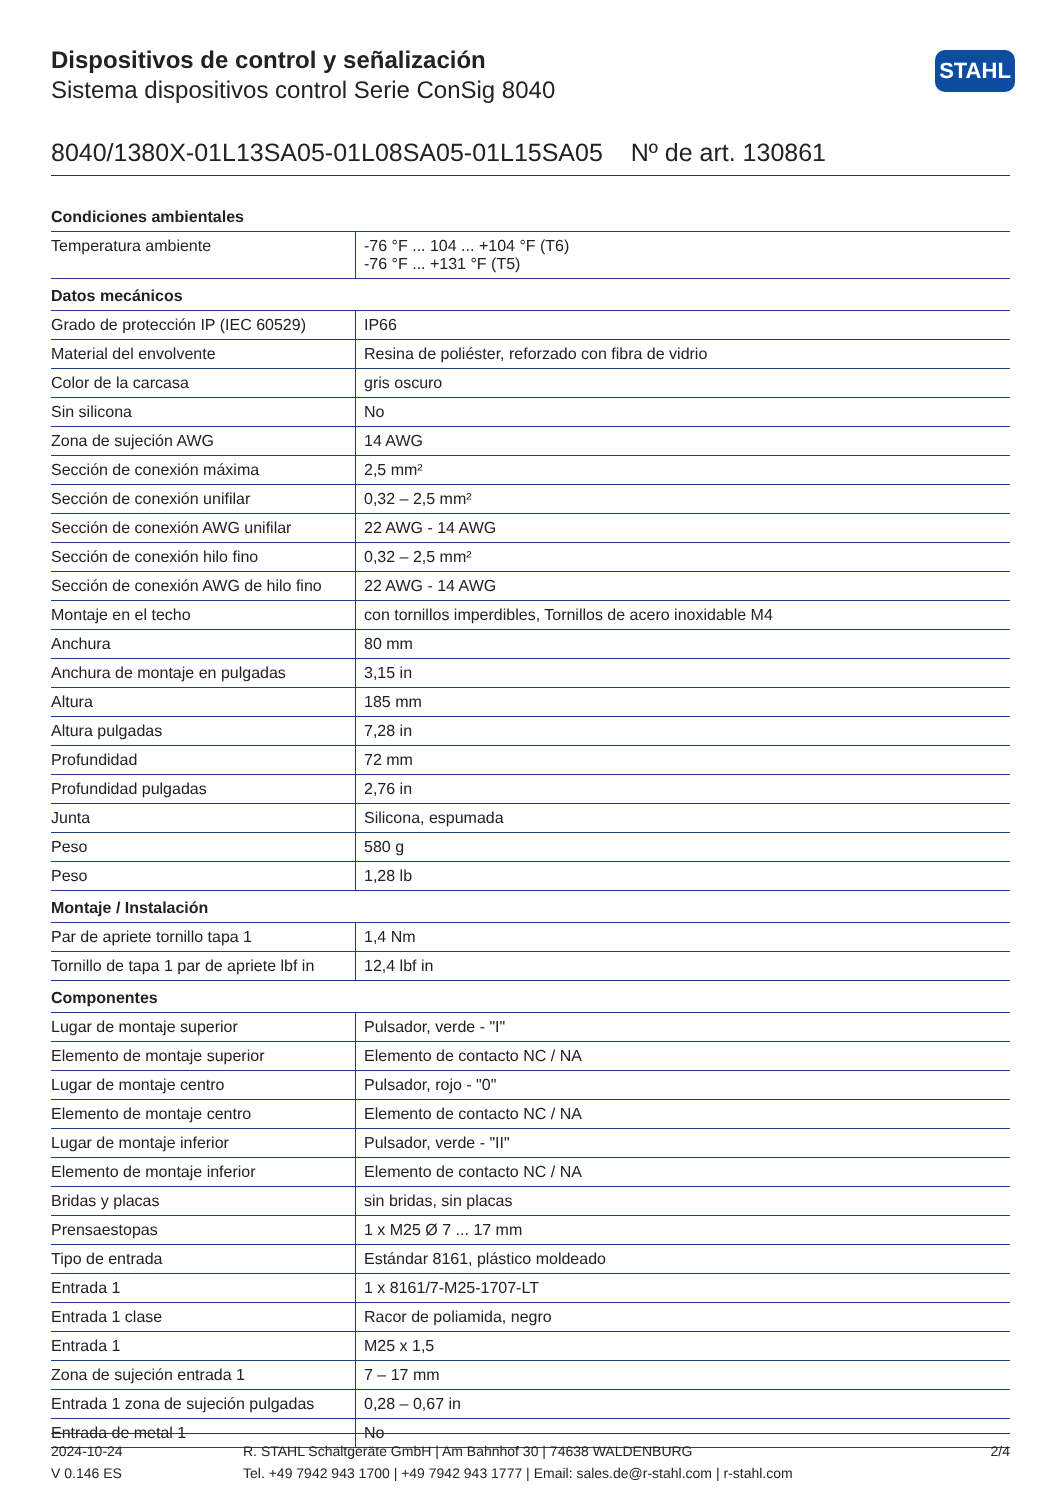STAHL
Dispositivos de control y señalización
Sistema dispositivos control Serie ConSig 8040
8040/1380X-01L13SA05-01L08SA05-01L15SA05 Nº de art. 130861
| Condiciones ambientales | |
| --- | --- |
| Temperatura ambiente | -76 °F ... 104 ... +104 °F (T6) -76 °F ... +131 °F (T5) |
| Datos mecánicos | |
| Grado de protección IP (IEC 60529) | IP66 |
| Material del envolvente | Resina de poliéster, reforzado con fibra de vidrio |
| Color de la carcasa | gris oscuro |
| Sin silicona | No |
| Zona de sujeción AWG | 14 AWG |
| Sección de conexión máxima | 2,5 mm² |
| Sección de conexión unifilar | 0,32 – 2,5 mm² |
| Sección de conexión AWG unifilar | 22 AWG - 14 AWG |
| Sección de conexión hilo fino | 0,32 – 2,5 mm² |
| Sección de conexión AWG de hilo fino | 22 AWG - 14 AWG |
| Montaje en el techo | con tornillos imperdibles, Tornillos de acero inoxidable M4 |
| Anchura | 80 mm |
| Anchura de montaje en pulgadas | 3,15 in |
| Altura | 185 mm |
| Altura pulgadas | 7,28 in |
| Profundidad | 72 mm |
| Profundidad pulgadas | 2,76 in |
| Junta | Silicona, espumada |
| Peso | 580 g |
| Peso | 1,28 lb |
| Montaje / Instalación | |
| Par de apriete tornillo tapa 1 | 1,4 Nm |
| Tornillo de tapa 1 par de apriete lbf in | 12,4 lbf in |
| Componentes | |
| Lugar de montaje superior | Pulsador, verde - "I" |
| Elemento de montaje superior | Elemento de contacto NC / NA |
| Lugar de montaje centro | Pulsador, rojo - "0" |
| Elemento de montaje centro | Elemento de contacto NC / NA |
| Lugar de montaje inferior | Pulsador, verde - "II" |
| Elemento de montaje inferior | Elemento de contacto NC / NA |
| Bridas y placas | sin bridas, sin placas |
| Prensaestopas | 1 x M25 Ø 7 ... 17 mm |
| Tipo de entrada | Estándar 8161, plástico moldeado |
| Entrada 1 | 1 x 8161/7-M25-1707-LT |
| Entrada 1 clase | Racor de poliamida, negro |
| Entrada 1 | M25 x 1,5 |
| Zona de sujeción entrada 1 | 7 – 17 mm |
| Entrada 1 zona de sujeción pulgadas | 0,28 – 0,67 in |
| Entrada de metal 1 | No |
2024-10-24
V 0.146 ES
R. STAHL Schaltgeräte GmbH | Am Bahnhof 30 | 74638 WALDENBURG
Tel. +49 7942 943 1700 | +49 7942 943 1777 | Email: sales.de@r-stahl.com | r-stahl.com
2/4